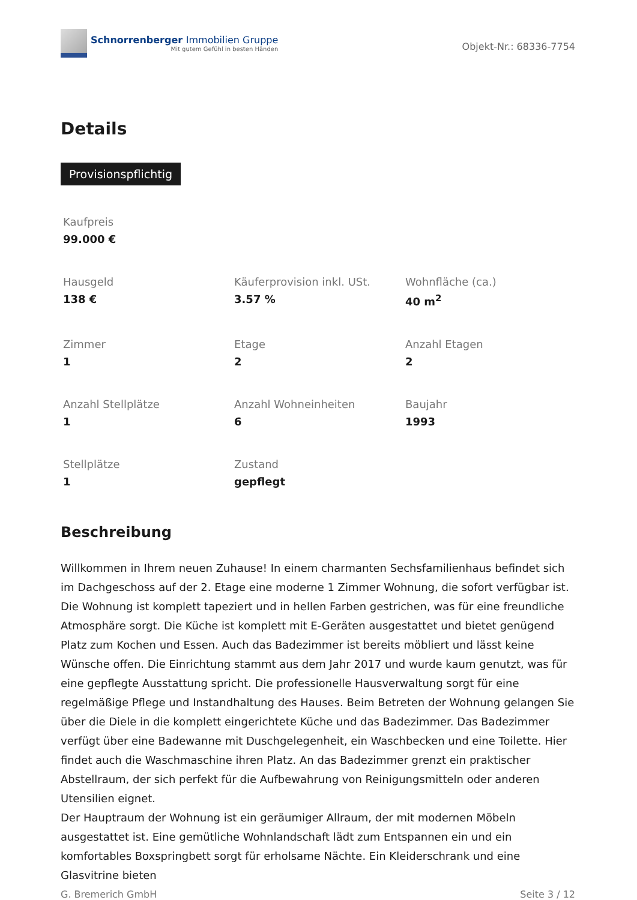Schnorrenberger Immobilien Gruppe
Mit gutem Gefühl in besten Händen
Objekt-Nr.: 68336-7754
Details
Provisionspflichtig
Kaufpreis
99.000 €
Hausgeld
138 €
Käuferprovision inkl. USt.
3.57 %
Wohnfläche (ca.)
40 m<sup>2</sup>
Zimmer
1
Etage
2
Anzahl Etagen
2
Anzahl Stellplätze
1
Anzahl Wohneinheiten
6
Baujahr
1993
Stellplätze
1
Zustand
gepflegt
Beschreibung
Willkommen in Ihrem neuen Zuhause! In einem charmanten Sechsfamilienhaus befindet sich im Dachgeschoss auf der 2. Etage eine moderne 1 Zimmer Wohnung, die sofort verfügbar ist. Die Wohnung ist komplett tapeziert und in hellen Farben gestrichen, was für eine freundliche Atmosphäre sorgt. Die Küche ist komplett mit E-Geräten ausgestattet und bietet genügend Platz zum Kochen und Essen. Auch das Badezimmer ist bereits möbliert und lässt keine Wünsche offen. Die Einrichtung stammt aus dem Jahr 2017 und wurde kaum genutzt, was für eine gepflegte Ausstattung spricht. Die professionelle Hausverwaltung sorgt für eine regelmäßige Pflege und Instandhaltung des Hauses. Beim Betreten der Wohnung gelangen Sie über die Diele in die komplett eingerichtete Küche und das Badezimmer. Das Badezimmer verfügt über eine Badewanne mit Duschgelegenheit, ein Waschbecken und eine Toilette. Hier findet auch die Waschmaschine ihren Platz. An das Badezimmer grenzt ein praktischer Abstellraum, der sich perfekt für die Aufbewahrung von Reinigungsmitteln oder anderen Utensilien eignet.
Der Hauptraum der Wohnung ist ein geräumiger Allraum, der mit modernen Möbeln ausgestattet ist. Eine gemütliche Wohnlandschaft lädt zum Entspannen ein und ein komfortables Boxspringbett sorgt für erholsame Nächte. Ein Kleiderschrank und eine Glasvitrine bieten
G. Bremerich GmbH Seite 3 / 12